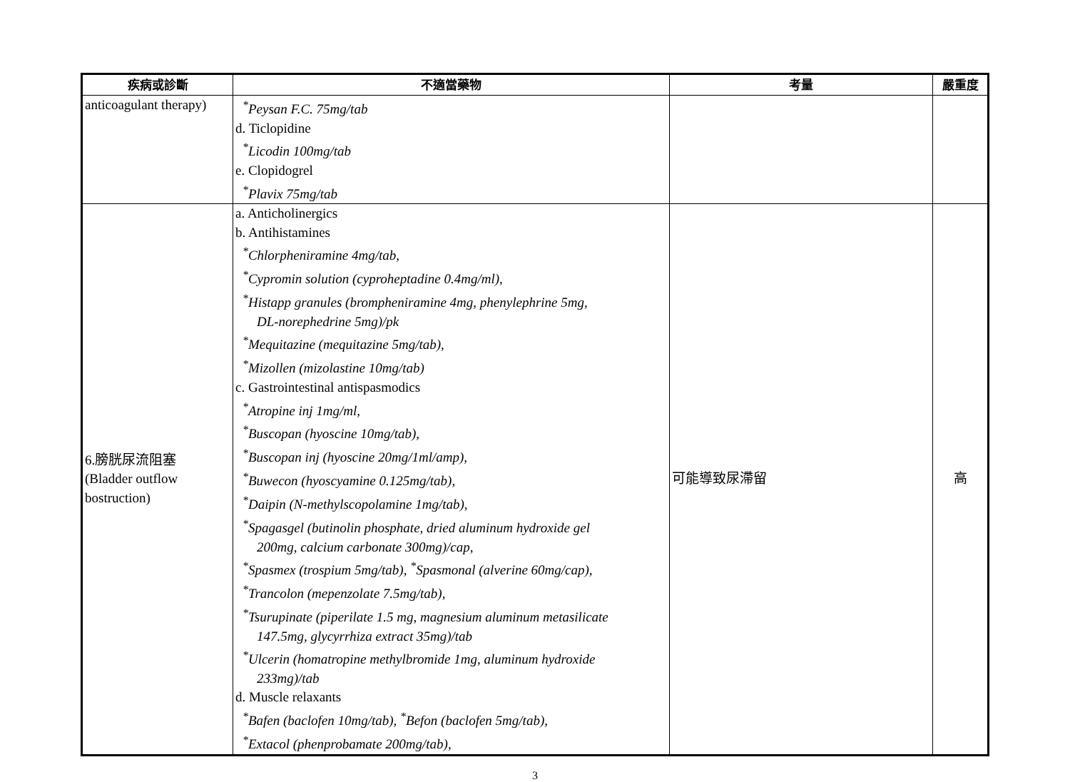| 疾病或診斷 | 不適當藥物 | 考量 | 嚴重度 |
| --- | --- | --- | --- |
| anticoagulant therapy) | <sup>*</sup> Peysan F.C. 75mg/tab d. Ticlopidine <sup>*</sup>Licodin 100mg/tab e. Clopidogrel <sup>*</sup>Plavix 75mg/tab | | |
| 6.膀胱尿流阻塞 (Bladder outflow bostruction) | a. Anticholinergics b. Antihistamines <sup>*</sup>Chlorpheniramine 4mg/tab, <sup>*</sup>Cypromin solution (cyproheptadine 0.4mg/ml), <sup>*</sup>Histapp granules (brompheniramine 4mg, phenylephrine 5mg, DL-norephedrine 5mg)/pk <sup>*</sup>Mequitazine (mequitazine 5mg/tab), <sup>*</sup>Mizollen (mizolastine 10mg/tab) c. Gastrointestinal antispasmodics <sup>*</sup>Atropine inj 1mg/ml, <sup>*</sup>Buscopan (hyoscine 10mg/tab), <sup>*</sup>Buscopan inj (hyoscine 20mg/1ml/amp), <sup>*</sup>Buwecon (hyoscyamine 0.125mg/tab), <sup>*</sup>Daipin (N-methylscopolamine 1mg/tab), <sup>*</sup>Spagasgel (butinolin phosphate, dried aluminum hydroxide gel 200mg, calcium carbonate 300mg)/cap, <sup>*</sup>Spasmex (trospium 5mg/tab), <sup>*</sup>Spasmonal (alverine 60mg/cap), <sup>*</sup>Trancolon (mepenzolate 7.5mg/tab), <sup>*</sup>Tsurupinate (piperilate 1.5 mg, magnesium aluminum metasilicate 147.5mg, glycyrrhiza extract 35mg)/tab <sup>*</sup>Ulcerin (homatropine methylbromide 1mg, aluminum hydroxide 233mg)/tab d. Muscle relaxants <sup>*</sup>Bafen (baclofen 10mg/tab), <sup>*</sup>Befon (baclofen 5mg/tab), <sup>*</sup>Extacol (phenprobamate 200mg/tab), | 可能導致尿滯留 | 高 |
3